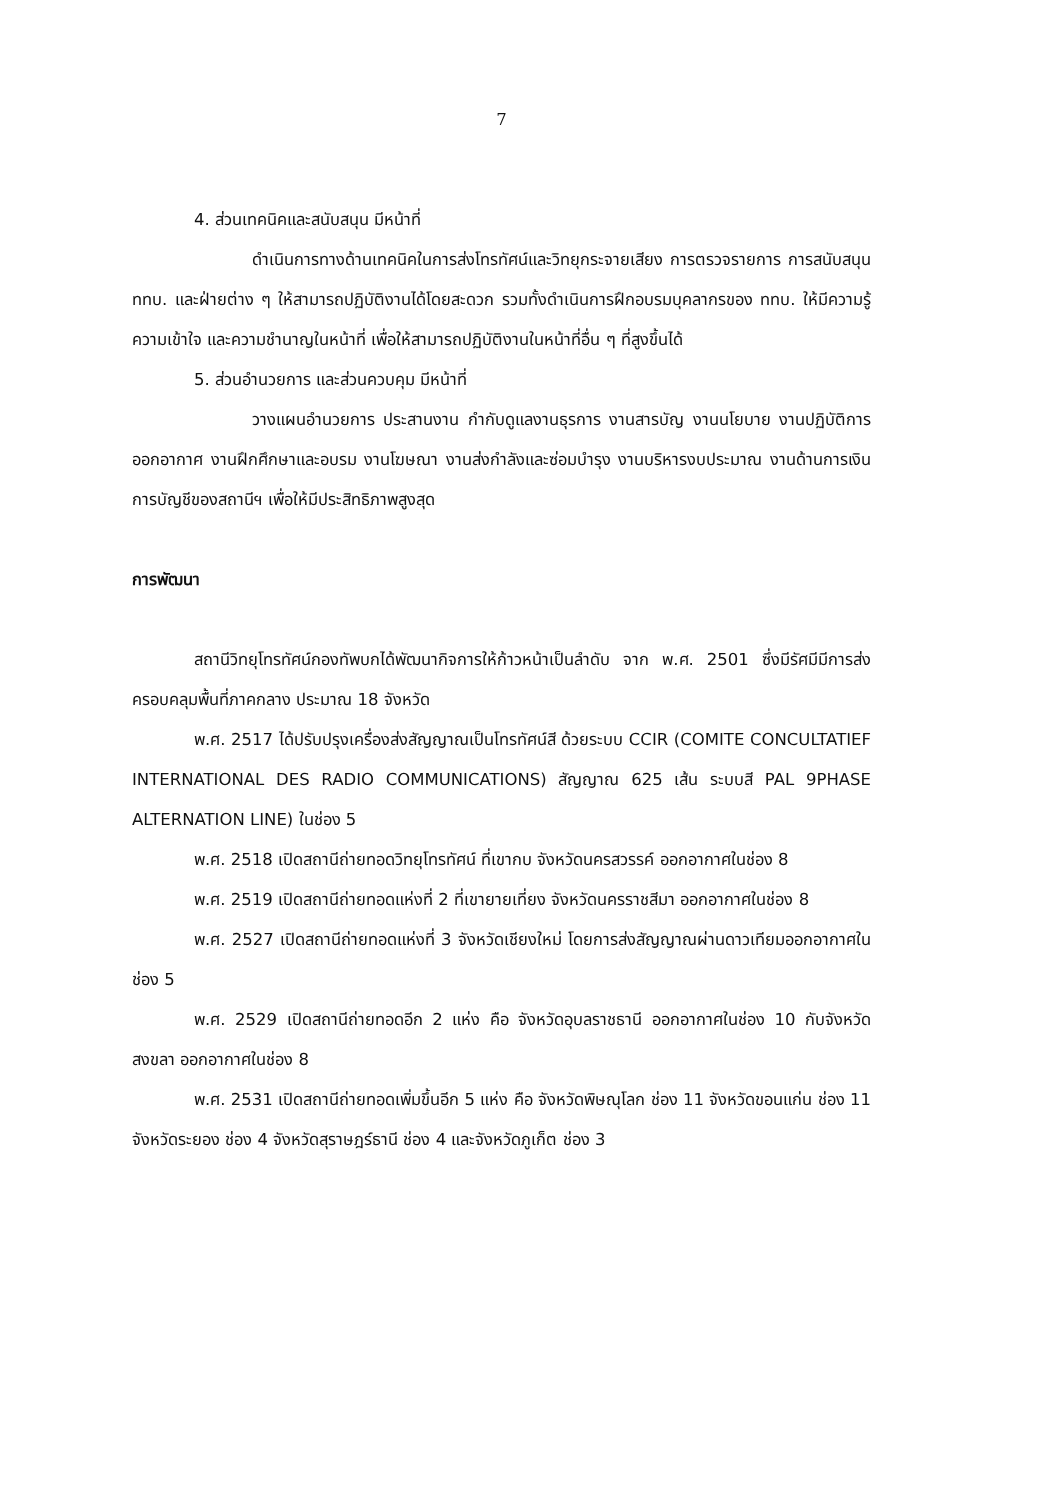7
4. ส่วนเทคนิคและสนับสนุน มีหน้าที่
ดำเนินการทางด้านเทคนิคในการส่งโทรทัศน์และวิทยุกระจายเสียง การตรวจรายการ การสนับสนุน ททบ. และฝ่ายต่าง ๆ ให้สามารถปฏิบัติงานได้โดยสะดวก รวมทั้งดำเนินการฝึกอบรมบุคลากรของ ททบ. ให้มีความรู้ ความเข้าใจ และความชำนาญในหน้าที่ เพื่อให้สามารถปฏิบัติงานในหน้าที่อื่น ๆ ที่สูงขึ้นได้
5. ส่วนอำนวยการ และส่วนควบคุม มีหน้าที่
วางแผนอำนวยการ ประสานงาน กำกับดูแลงานธุรการ งานสารบัญ งานนโยบาย งานปฏิบัติการออกอากาศ งานฝึกศึกษาและอบรม งานโฆษณา งานส่งกำลังและซ่อมบำรุง งานบริหารงบประมาณ งานด้านการเงิน การบัญชีของสถานีฯ เพื่อให้มีประสิทธิภาพสูงสุด
การพัฒนา
สถานีวิทยุโทรทัศน์กองทัพบกได้พัฒนากิจการให้ก้าวหน้าเป็นลำดับ จาก พ.ศ. 2501 ซึ่งมีรัศมีมีการส่งครอบคลุมพื้นที่ภาคกลาง ประมาณ 18 จังหวัด
พ.ศ. 2517 ได้ปรับปรุงเครื่องส่งสัญญาณเป็นโทรทัศน์สี ด้วยระบบ CCIR (COMITE CONCULTATIEF INTERNATIONAL DES RADIO COMMUNICATIONS) สัญญาณ 625 เส้น ระบบสี PAL 9PHASE ALTERNATION LINE) ในช่อง 5
พ.ศ. 2518 เปิดสถานีถ่ายทอดวิทยุโทรทัศน์ ที่เขากบ จังหวัดนครสวรรค์ ออกอากาศในช่อง 8
พ.ศ. 2519 เปิดสถานีถ่ายทอดแห่งที่ 2 ที่เขายายเที่ยง จังหวัดนครราชสีมา ออกอากาศในช่อง 8
พ.ศ. 2527 เปิดสถานีถ่ายทอดแห่งที่ 3 จังหวัดเชียงใหม่ โดยการส่งสัญญาณผ่านดาวเทียมออกอากาศในช่อง 5
พ.ศ. 2529 เปิดสถานีถ่ายทอดอีก 2 แห่ง คือ จังหวัดอุบลราชธานี ออกอากาศในช่อง 10 กับจังหวัดสงขลา ออกอากาศในช่อง 8
พ.ศ. 2531 เปิดสถานีถ่ายทอดเพิ่มขึ้นอีก 5 แห่ง คือ จังหวัดพิษณุโลก ช่อง 11 จังหวัดขอนแก่น ช่อง 11 จังหวัดระยอง ช่อง 4 จังหวัดสุราษฎร์ธานี ช่อง 4 และจังหวัดภูเก็ต ช่อง 3